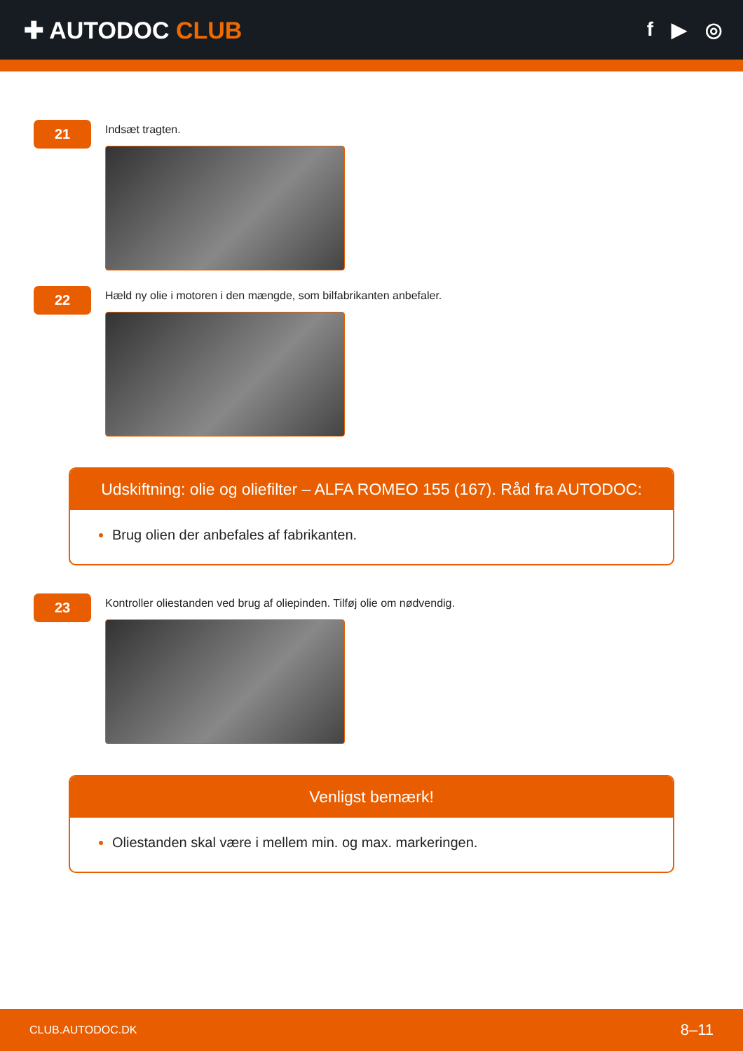✚ AUTODOC CLUB
f ▶ ◎
21
Indsæt tragten.
22
Hæld ny olie i motoren i den mængde, som bilfabrikanten anbefaler.
Udskiftning: olie og oliefilter – ALFA ROMEO 155 (167). Råd fra AUTODOC:
Brug olien der anbefales af fabrikanten.
23
Kontroller oliestanden ved brug af oliepinden. Tilføj olie om nødvendig.
Venligst bemærk!
Oliestanden skal være i mellem min. og max. markeringen.
CLUB.AUTODOC.DK 8–11